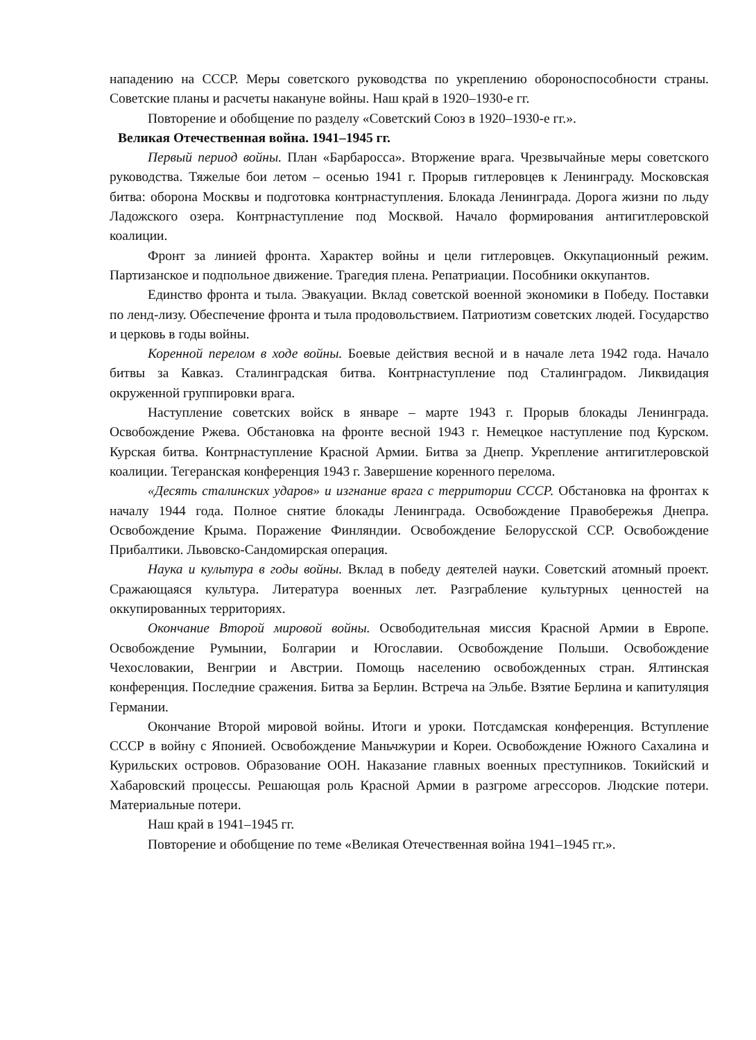нападению на СССР. Меры советского руководства по укреплению обороноспособности страны. Советские планы и расчеты накануне войны. Наш край в 1920–1930-е гг.
Повторение и обобщение по разделу «Советский Союз в 1920–1930-е гг.».
Великая Отечественная война. 1941–1945 гг.
Первый период войны. План «Барбаросса». Вторжение врага. Чрезвычайные меры советского руководства. Тяжелые бои летом – осенью 1941 г. Прорыв гитлеровцев к Ленинграду. Московская битва: оборона Москвы и подготовка контрнаступления. Блокада Ленинграда. Дорога жизни по льду Ладожского озера. Контрнаступление под Москвой. Начало формирования антигитлеровской коалиции.
Фронт за линией фронта. Характер войны и цели гитлеровцев. Оккупационный режим. Партизанское и подпольное движение. Трагедия плена. Репатриации. Пособники оккупантов.
Единство фронта и тыла. Эвакуации. Вклад советской военной экономики в Победу. Поставки по ленд-лизу. Обеспечение фронта и тыла продовольствием. Патриотизм советских людей. Государство и церковь в годы войны.
Коренной перелом в ходе войны. Боевые действия весной и в начале лета 1942 года. Начало битвы за Кавказ. Сталинградская битва. Контрнаступление под Сталинградом. Ликвидация окруженной группировки врага.
Наступление советских войск в январе – марте 1943 г. Прорыв блокады Ленинграда. Освобождение Ржева. Обстановка на фронте весной 1943 г. Немецкое наступление под Курском. Курская битва. Контрнаступление Красной Армии. Битва за Днепр. Укрепление антигитлеровской коалиции. Тегеранская конференция 1943 г. Завершение коренного перелома.
«Десять сталинских ударов» и изгнание врага с территории СССР. Обстановка на фронтах к началу 1944 года. Полное снятие блокады Ленинграда. Освобождение Правобережья Днепра. Освобождение Крыма. Поражение Финляндии. Освобождение Белорусской ССР. Освобождение Прибалтики. Львовско-Сандомирская операция.
Наука и культура в годы войны. Вклад в победу деятелей науки. Советский атомный проект. Сражающаяся культура. Литература военных лет. Разграбление культурных ценностей на оккупированных территориях.
Окончание Второй мировой войны. Освободительная миссия Красной Армии в Европе. Освобождение Румынии, Болгарии и Югославии. Освобождение Польши. Освобождение Чехословакии, Венгрии и Австрии. Помощь населению освобожденных стран. Ялтинская конференция. Последние сражения. Битва за Берлин. Встреча на Эльбе. Взятие Берлина и капитуляция Германии.
Окончание Второй мировой войны. Итоги и уроки. Потсдамская конференция. Вступление СССР в войну с Японией. Освобождение Маньчжурии и Кореи. Освобождение Южного Сахалина и Курильских островов. Образование ООН. Наказание главных военных преступников. Токийский и Хабаровский процессы. Решающая роль Красной Армии в разгроме агрессоров. Людские потери. Материальные потери.
Наш край в 1941–1945 гг.
Повторение и обобщение по теме «Великая Отечественная война 1941–1945 гг.».